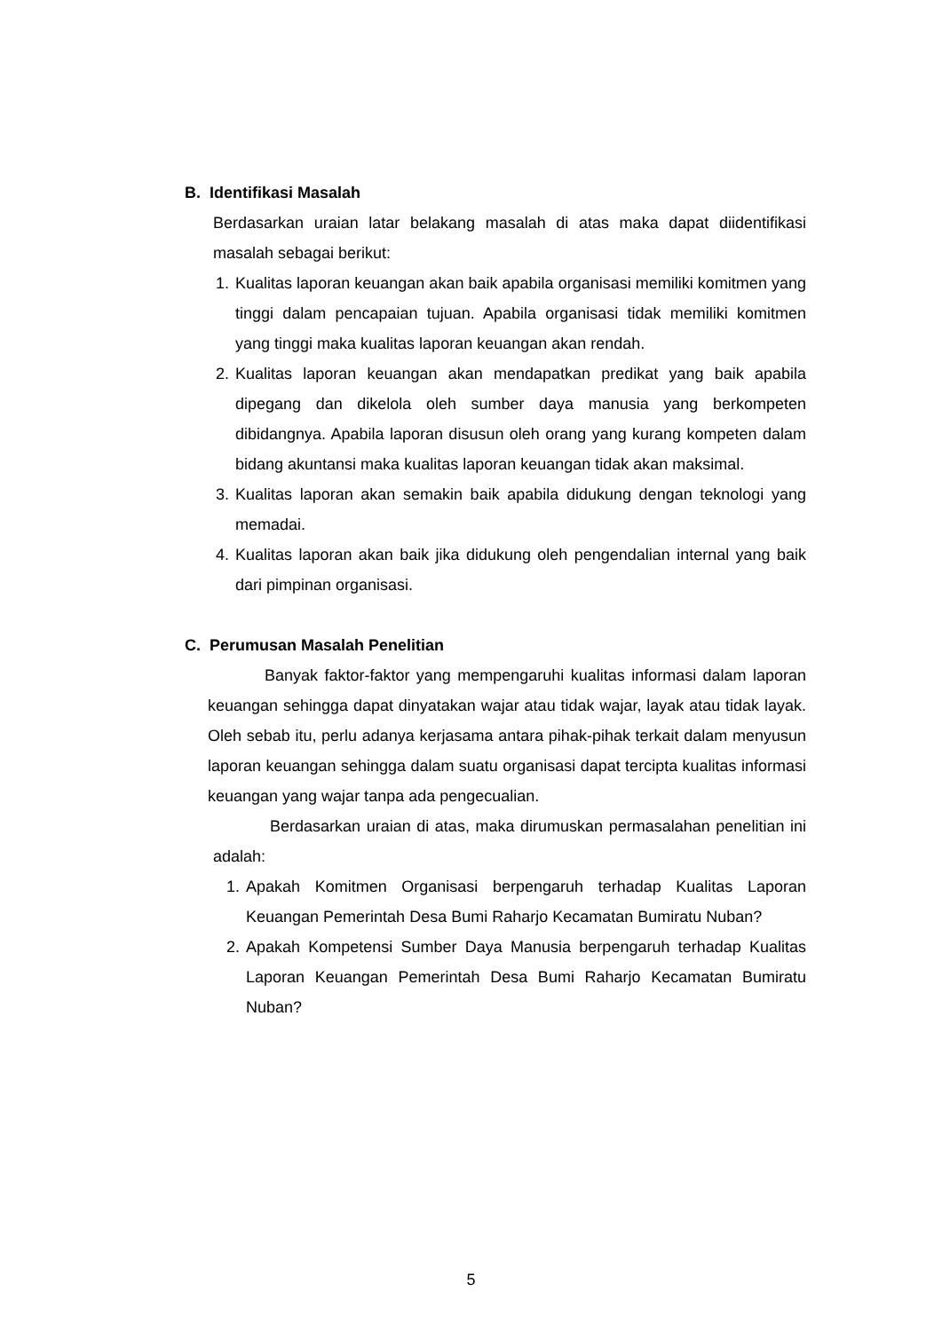B. Identifikasi Masalah
Berdasarkan uraian latar belakang masalah di atas maka dapat diidentifikasi masalah sebagai berikut:
1. Kualitas laporan keuangan akan baik apabila organisasi memiliki komitmen yang tinggi dalam pencapaian tujuan. Apabila organisasi tidak memiliki komitmen yang tinggi maka kualitas laporan keuangan akan rendah.
2. Kualitas laporan keuangan akan mendapatkan predikat yang baik apabila dipegang dan dikelola oleh sumber daya manusia yang berkompeten dibidangnya. Apabila laporan disusun oleh orang yang kurang kompeten dalam bidang akuntansi maka kualitas laporan keuangan tidak akan maksimal.
3. Kualitas laporan akan semakin baik apabila didukung dengan teknologi yang memadai.
4. Kualitas laporan akan baik jika didukung oleh pengendalian internal yang baik dari pimpinan organisasi.
C. Perumusan Masalah Penelitian
Banyak faktor-faktor yang mempengaruhi kualitas informasi dalam laporan keuangan sehingga dapat dinyatakan wajar atau tidak wajar, layak atau tidak layak. Oleh sebab itu, perlu adanya kerjasama antara pihak-pihak terkait dalam menyusun laporan keuangan sehingga dalam suatu organisasi dapat tercipta kualitas informasi keuangan yang wajar tanpa ada pengecualian.
Berdasarkan uraian di atas, maka dirumuskan permasalahan penelitian ini adalah:
1. Apakah Komitmen Organisasi berpengaruh terhadap Kualitas Laporan Keuangan Pemerintah Desa Bumi Raharjo Kecamatan Bumiratu Nuban?
2. Apakah Kompetensi Sumber Daya Manusia berpengaruh terhadap Kualitas Laporan Keuangan Pemerintah Desa Bumi Raharjo Kecamatan Bumiratu Nuban?
5